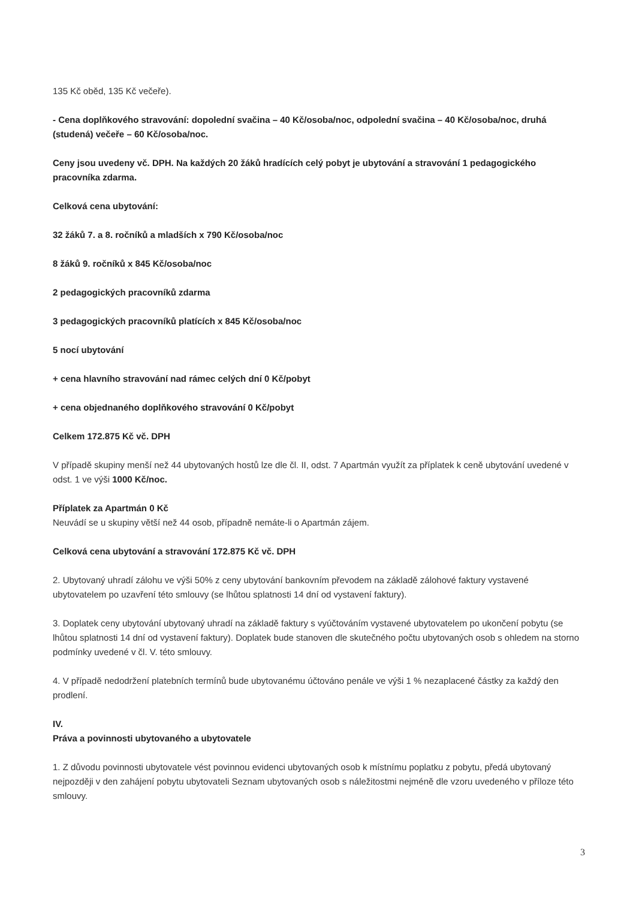135 Kč oběd, 135 Kč večeře).
- Cena doplňkového stravování: dopolední svačina – 40 Kč/osoba/noc, odpolední svačina – 40 Kč/osoba/noc, druhá (studená) večeře – 60 Kč/osoba/noc.
Ceny jsou uvedeny vč. DPH. Na každých 20 žáků hradících celý pobyt je ubytování a stravování 1 pedagogického pracovníka zdarma.
Celková cena ubytování:
32 žáků 7. a 8. ročníků a mladších x 790 Kč/osoba/noc
8 žáků 9. ročníků x 845 Kč/osoba/noc
2 pedagogických pracovníků zdarma
3 pedagogických pracovníků platících x 845 Kč/osoba/noc
5 nocí ubytování
+ cena hlavního stravování nad rámec celých dní 0 Kč/pobyt
+ cena objednaného doplňkového stravování 0 Kč/pobyt
Celkem 172.875 Kč vč. DPH
V případě skupiny menší než 44 ubytovaných hostů lze dle čl. II, odst. 7 Apartmán využít za příplatek k ceně ubytování uvedené v odst. 1 ve výši 1000 Kč/noc.
Příplatek za Apartmán 0 Kč
Neuvádí se u skupiny větší než 44 osob, případně nemáte-li o Apartmán zájem.
Celková cena ubytování a stravování 172.875 Kč vč. DPH
2. Ubytovaný uhradí zálohu ve výši 50% z ceny ubytování bankovním převodem na základě zálohové faktury vystavené ubytovatelem po uzavření této smlouvy (se lhůtou splatnosti 14 dní od vystavení faktury).
3. Doplatek ceny ubytování ubytovaný uhradí na základě faktury s vyúčtováním vystavené ubytovatelem po ukončení pobytu (se lhůtou splatnosti 14 dní od vystavení faktury). Doplatek bude stanoven dle skutečného počtu ubytovaných osob s ohledem na storno podmínky uvedené v čl. V. této smlouvy.
4. V případě nedodržení platebních termínů bude ubytovanému účtováno penále ve výši 1 % nezaplacené částky za každý den prodlení.
IV.
Práva a povinnosti ubytovaného a ubytovatele
1. Z důvodu povinnosti ubytovatele vést povinnou evidenci ubytovaných osob k místnímu poplatku z pobytu, předá ubytovaný nejpozději v den zahájení pobytu ubytovateli Seznam ubytovaných osob s náležitostmi nejméně dle vzoru uvedeného v příloze této smlouvy.
3